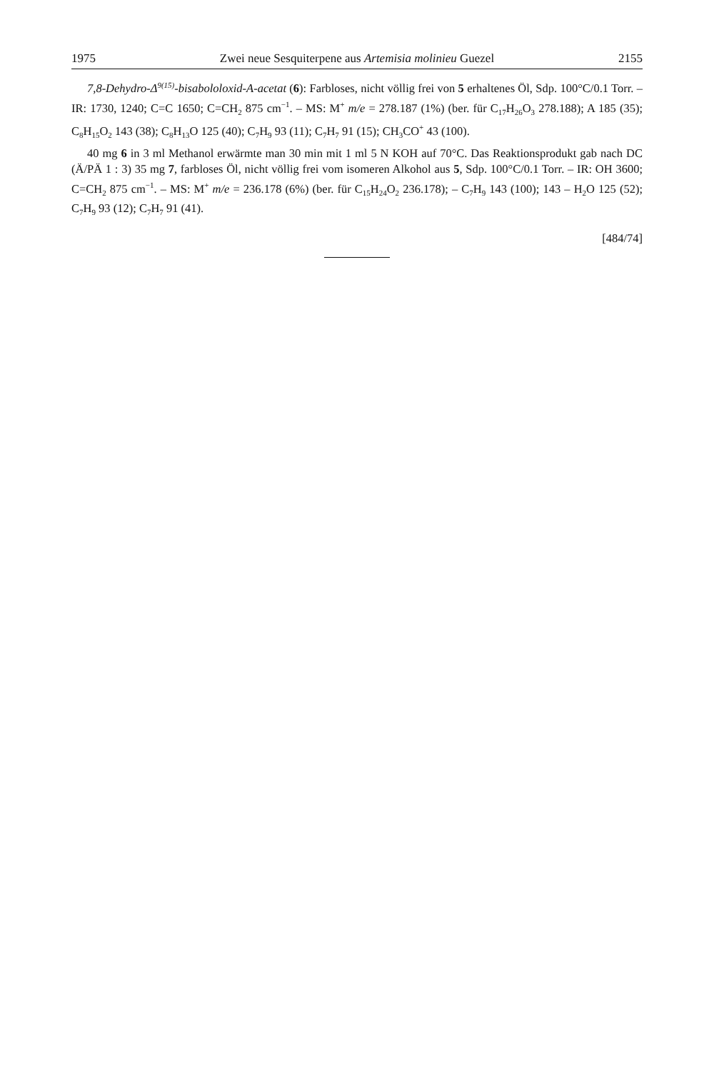1975 Zwei neue Sesquiterpene aus Artemisia molinieu Guezel 2155
7,8-Dehydro-Δ<sup>9(15)</sup>-bisabololoxid-A-acetat (6): Farbloses, nicht völlig frei von 5 erhaltenes Öl, Sdp. 100°C/0.1 Torr. – IR: 1730, 1240; C=C 1650; C=CH<sub>2</sub> 875 cm<sup>−1</sup>. – MS: M<sup>+</sup> m/e = 278.187 (1%) (ber. für C<sub>17</sub>H<sub>26</sub>O<sub>3</sub> 278.188); A 185 (35); C<sub>8</sub>H<sub>15</sub>O<sub>2</sub> 143 (38); C<sub>8</sub>H<sub>13</sub>O 125 (40); C<sub>7</sub>H<sub>9</sub> 93 (11); C<sub>7</sub>H<sub>7</sub> 91 (15); CH<sub>3</sub>CO<sup>+</sup> 43 (100).
40 mg 6 in 3 ml Methanol erwärmte man 30 min mit 1 ml 5 N KOH auf 70°C. Das Reaktionsprodukt gab nach DC (Ä/PÄ 1 : 3) 35 mg 7, farbloses Öl, nicht völlig frei vom isomeren Alkohol aus 5, Sdp. 100°C/0.1 Torr. – IR: OH 3600; C=CH<sub>2</sub> 875 cm<sup>−1</sup>. – MS: M<sup>+</sup> m/e = 236.178 (6%) (ber. für C<sub>15</sub>H<sub>24</sub>O<sub>2</sub> 236.178); – C<sub>7</sub>H<sub>9</sub> 143 (100); 143 – H<sub>2</sub>O 125 (52); C<sub>7</sub>H<sub>9</sub> 93 (12); C<sub>7</sub>H<sub>7</sub> 91 (41).
[484/74]